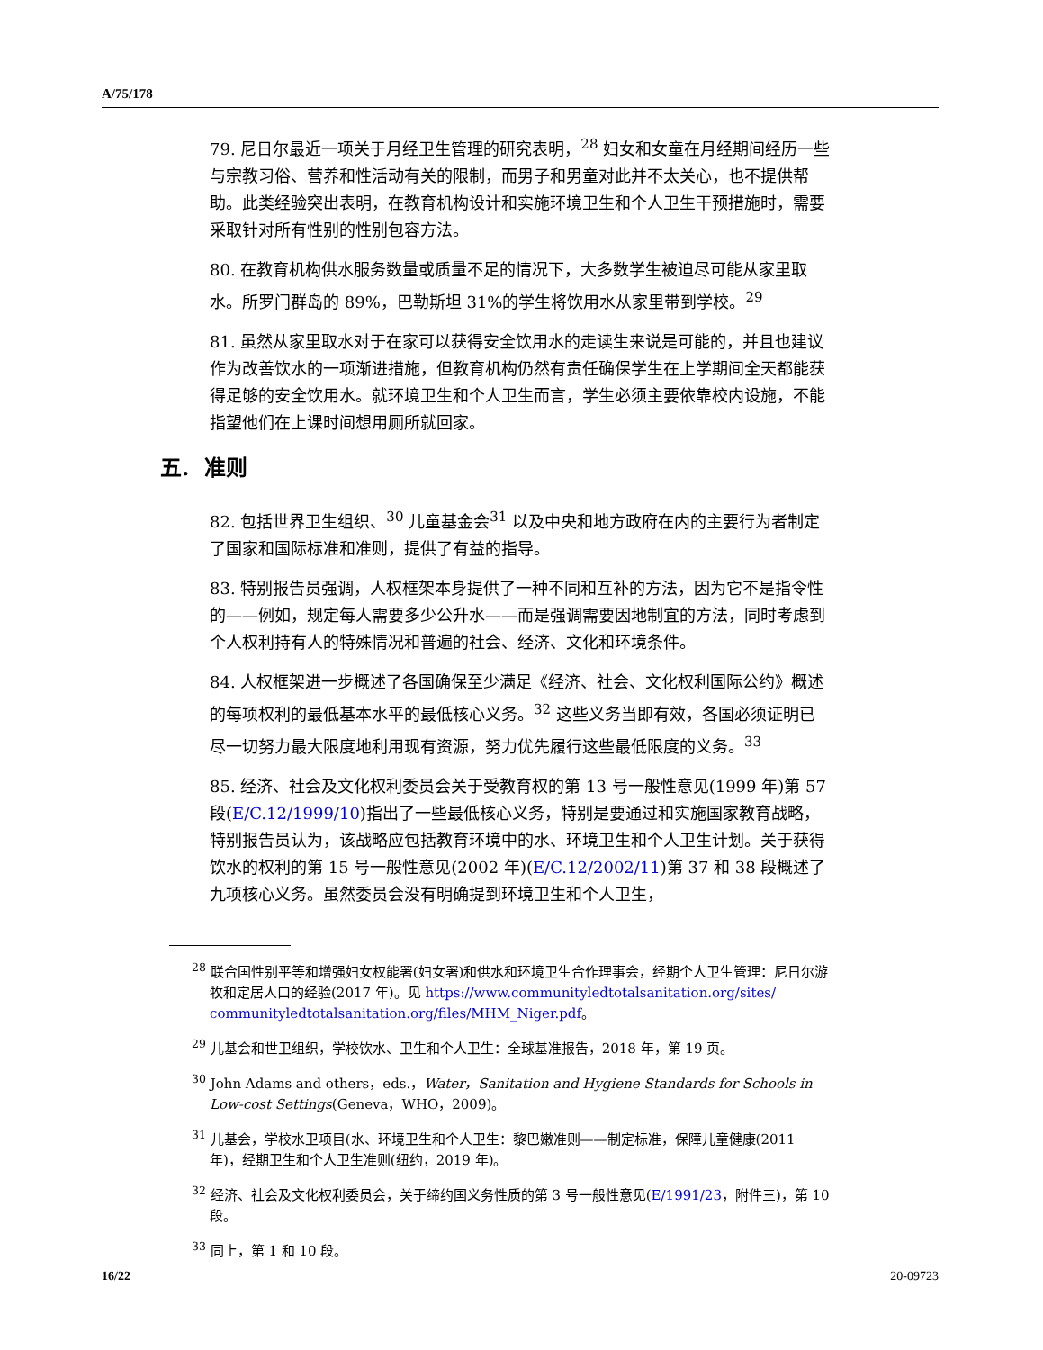A/75/178
79. 尼日尔最近一项关于月经卫生管理的研究表明，<sup>28</sup> 妇女和女童在月经期间经历一些与宗教习俗、营养和性活动有关的限制，而男子和男童对此并不太关心，也不提供帮助。此类经验突出表明，在教育机构设计和实施环境卫生和个人卫生干预措施时，需要采取针对所有性别的性别包容方法。
80. 在教育机构供水服务数量或质量不足的情况下，大多数学生被迫尽可能从家里取水。所罗门群岛的 89%，巴勒斯坦 31%的学生将饮用水从家里带到学校。<sup>29</sup>
81. 虽然从家里取水对于在家可以获得安全饮用水的走读生来说是可能的，并且也建议作为改善饮水的一项渐进措施，但教育机构仍然有责任确保学生在上学期间全天都能获得足够的安全饮用水。就环境卫生和个人卫生而言，学生必须主要依靠校内设施，不能指望他们在上课时间想用厕所就回家。
五. 准则
82. 包括世界卫生组织、<sup>30</sup> 儿童基金会<sup>31</sup> 以及中央和地方政府在内的主要行为者制定了国家和国际标准和准则，提供了有益的指导。
83. 特别报告员强调，人权框架本身提供了一种不同和互补的方法，因为它不是指令性的——例如，规定每人需要多少公升水——而是强调需要因地制宜的方法，同时考虑到个人权利持有人的特殊情况和普遍的社会、经济、文化和环境条件。
84. 人权框架进一步概述了各国确保至少满足《经济、社会、文化权利国际公约》概述的每项权利的最低基本水平的最低核心义务。<sup>32</sup> 这些义务当即有效，各国必须证明已尽一切努力最大限度地利用现有资源，努力优先履行这些最低限度的义务。<sup>33</sup>
85. 经济、社会及文化权利委员会关于受教育权的第 13 号一般性意见(1999 年)第 57 段(E/C.12/1999/10)指出了一些最低核心义务，特别是要通过和实施国家教育战略，特别报告员认为，该战略应包括教育环境中的水、环境卫生和个人卫生计划。关于获得饮水的权利的第 15 号一般性意见(2002 年)(E/C.12/2002/11)第 37 和 38 段概述了九项核心义务。虽然委员会没有明确提到环境卫生和个人卫生，
<sup>28</sup> 联合国性别平等和增强妇女权能署(妇女署)和供水和环境卫生合作理事会，经期个人卫生管理：尼日尔游牧和定居人口的经验(2017 年)。见 https://www.communityledtotalsanitation.org/sites/ communityledtotalsanitation.org/files/MHM_Niger.pdf。
<sup>29</sup> 儿基会和世卫组织，学校饮水、卫生和个人卫生：全球基准报告，2018 年，第 19 页。
<sup>30</sup> John Adams and others，eds.，Water，Sanitation and Hygiene Standards for Schools in Low-cost Settings(Geneva，WHO，2009)。
<sup>31</sup> 儿基会，学校水卫项目(水、环境卫生和个人卫生：黎巴嫩准则——制定标准，保障儿童健康(2011 年)，经期卫生和个人卫生准则(纽约，2019 年)。
<sup>32</sup> 经济、社会及文化权利委员会，关于缔约国义务性质的第 3 号一般性意见(E/1991/23，附件三)，第 10 段。
<sup>33</sup> 同上，第 1 和 10 段。
16/22 20-09723